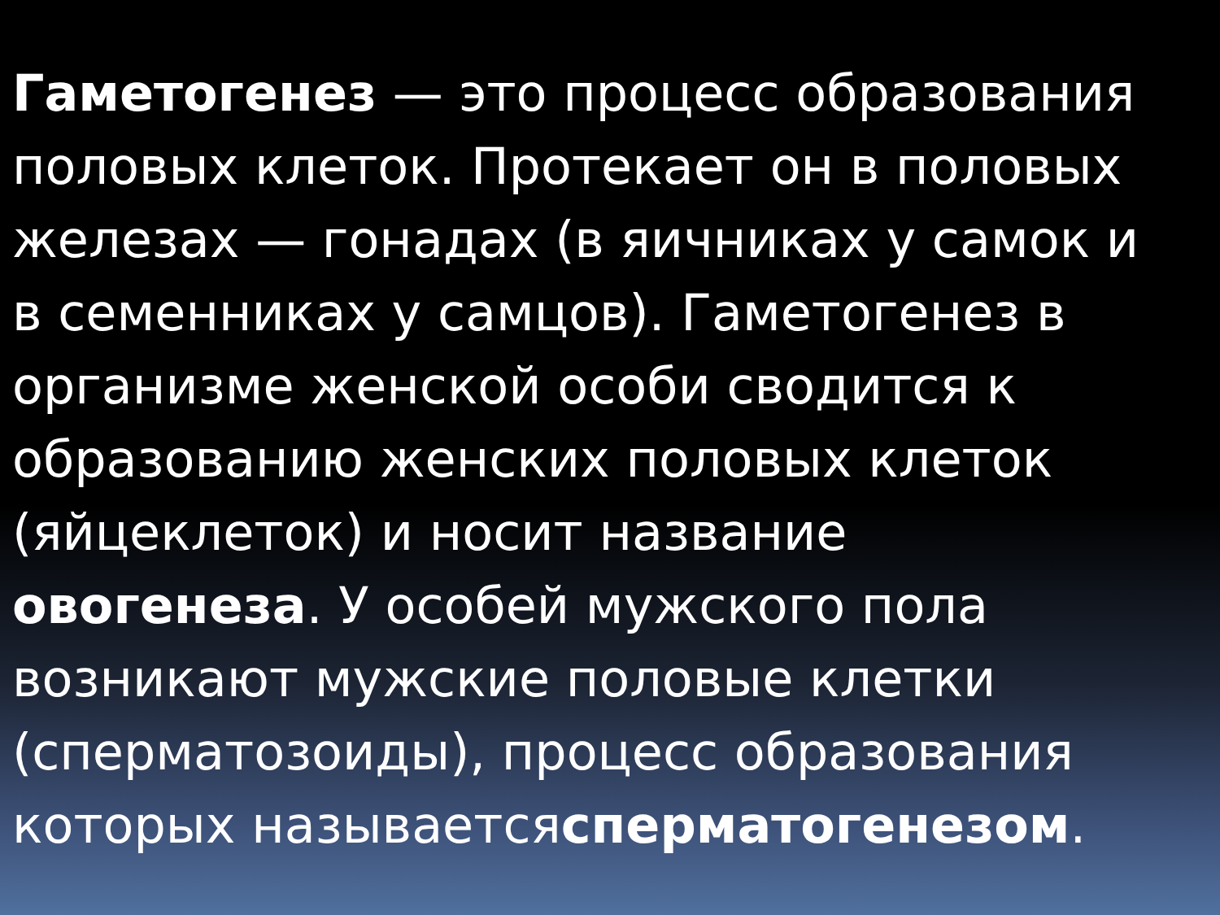Гаметогенез — это процесс образования половых клеток. Протекает он в половых железах — гонадах (в яичниках у самок и в семенниках у самцов). Гаметогенез в организме женской особи сводится к образованию женских половых клеток (яйцеклеток) и носит название овогенеза. У особей мужского пола возникают мужские половые клетки (сперматозоиды), процесс образования которых называетсясперматогенезом.